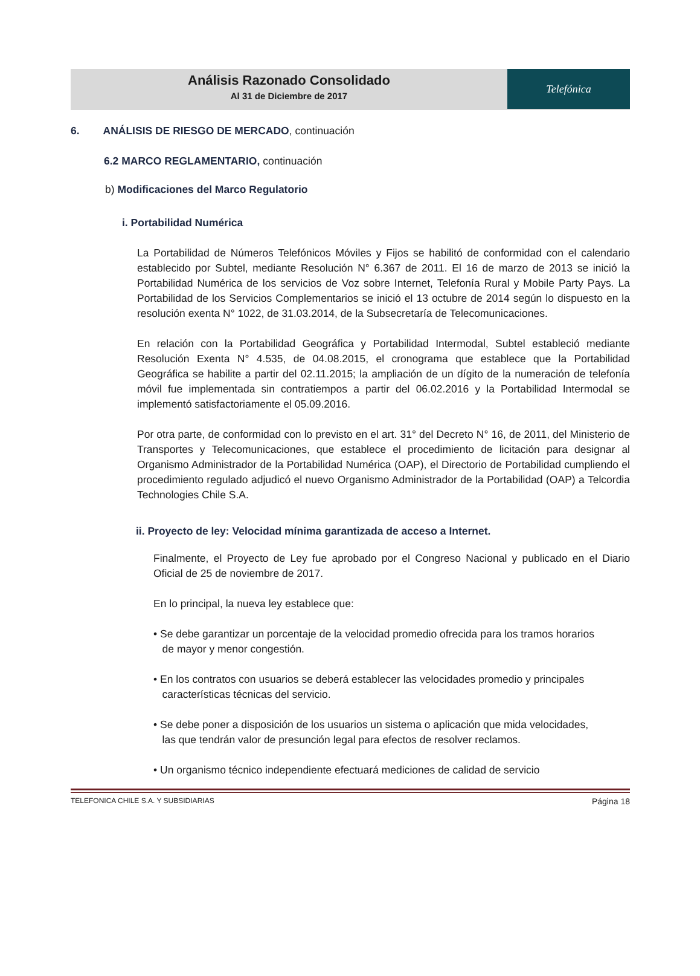Análisis Razonado Consolidado
Al 31 de Diciembre de 2017
Telefónica
6. ANÁLISIS DE RIESGO DE MERCADO, continuación
6.2 MARCO REGLAMENTARIO, continuación
b) Modificaciones del Marco Regulatorio
i. Portabilidad Numérica
La Portabilidad de Números Telefónicos Móviles y Fijos se habilitó de conformidad con el calendario establecido por Subtel, mediante Resolución N° 6.367 de 2011. El 16 de marzo de 2013 se inició la Portabilidad Numérica de los servicios de Voz sobre Internet, Telefonía Rural y Mobile Party Pays. La Portabilidad de los Servicios Complementarios se inició el 13 octubre de 2014 según lo dispuesto en la resolución exenta N° 1022, de 31.03.2014, de la Subsecretaría de Telecomunicaciones.
En relación con la Portabilidad Geográfica y Portabilidad Intermodal, Subtel estableció mediante Resolución Exenta N° 4.535, de 04.08.2015, el cronograma que establece que la Portabilidad Geográfica se habilite a partir del 02.11.2015; la ampliación de un dígito de la numeración de telefonía móvil fue implementada sin contratiempos a partir del 06.02.2016 y la Portabilidad Intermodal se implementó satisfactoriamente el 05.09.2016.
Por otra parte, de conformidad con lo previsto en el art. 31° del Decreto N° 16, de 2011, del Ministerio de Transportes y Telecomunicaciones, que establece el procedimiento de licitación para designar al Organismo Administrador de la Portabilidad Numérica (OAP), el Directorio de Portabilidad cumpliendo el procedimiento regulado adjudicó el nuevo Organismo Administrador de la Portabilidad (OAP) a Telcordia Technologies Chile S.A.
ii. Proyecto de ley: Velocidad mínima garantizada de acceso a Internet.
Finalmente, el Proyecto de Ley fue aprobado por el Congreso Nacional y publicado en el Diario Oficial de 25 de noviembre de 2017.
En lo principal, la nueva ley establece que:
• Se debe garantizar un porcentaje de la velocidad promedio ofrecida para los tramos horarios
de mayor y menor congestión.
• En los contratos con usuarios se deberá establecer las velocidades promedio y principales
características técnicas del servicio.
• Se debe poner a disposición de los usuarios un sistema o aplicación que mida velocidades,
las que tendrán valor de presunción legal para efectos de resolver reclamos.
• Un organismo técnico independiente efectuará mediciones de calidad de servicio
TELEFONICA CHILE S.A. Y SUBSIDIARIAS Página 18